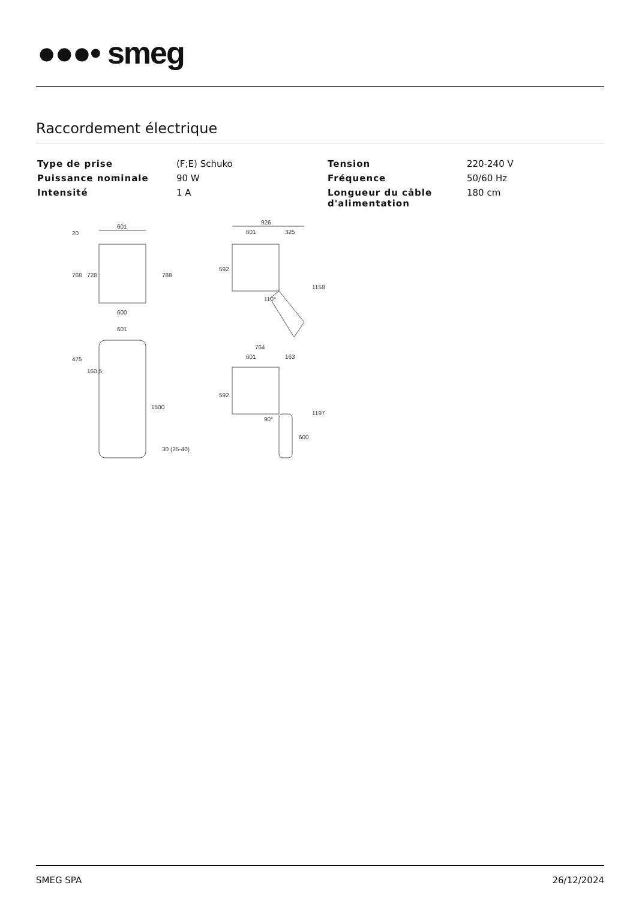●●●• smeg
Raccordement électrique
| Type de prise | (F;E) Schuko | Tension | 220-240 V |
| Puissance nominale | 90 W | Fréquence | 50/60 Hz |
| Intensité | 1 A | Longueur du câble d'alimentation | 180 cm |
601
600
768
728
788
20
601
475
160,5
1500
30 (25-40)
926
601
325
592
1158
110°
764
601
163
592
1197
600
90°
SMEG SPA 26/12/2024